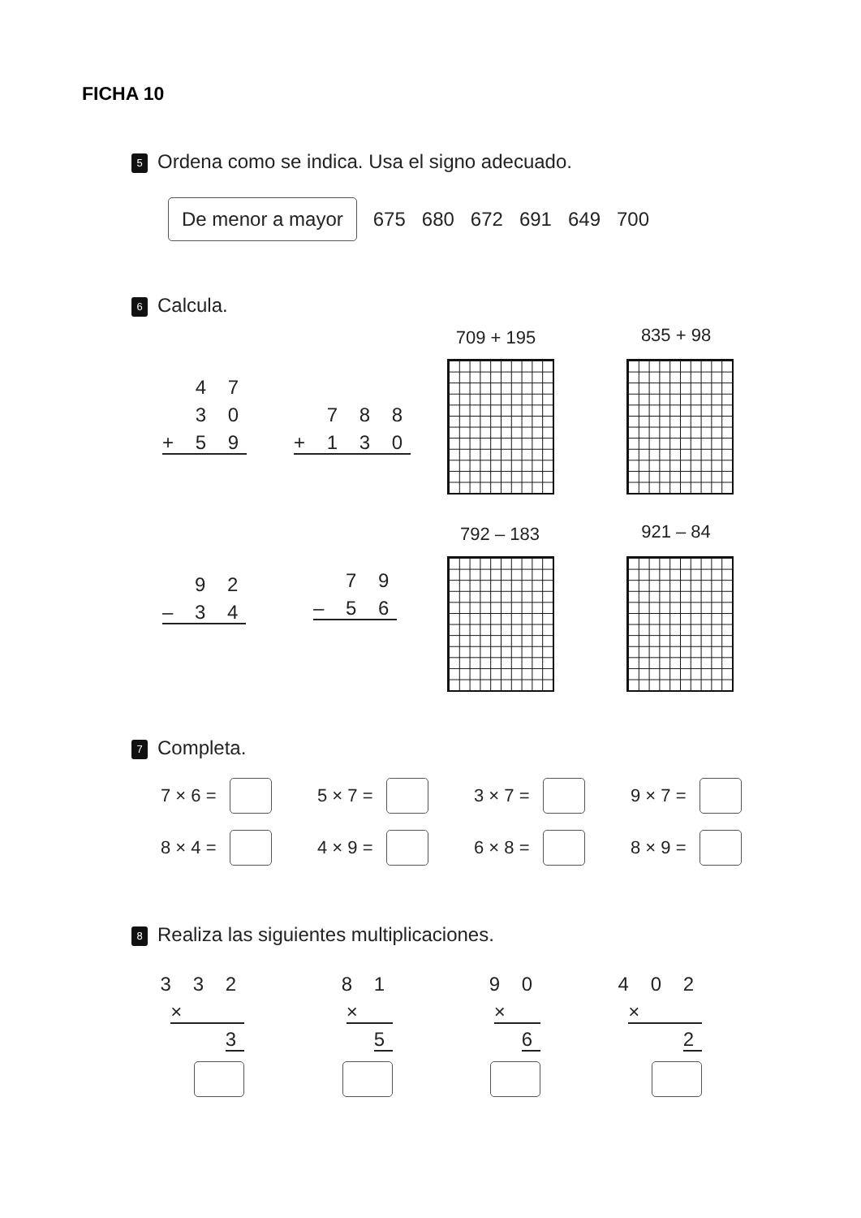FICHA 10
5 Ordena como se indica. Usa el signo adecuado.
De menor a mayor 675 680 672 691 649 700
6 Calcula.
4 7
3 0
+ 5 9
7 8 8
+ 1 3 0
709 + 195 835 + 98
9 2
– 3 4
7 9
– 5 6
792 – 183 921 – 84
7 Completa.
7 × 6 = 5 × 7 = 3 × 7 = 9 × 7 =
8 × 4 = 4 × 9 = 6 × 8 = 8 × 9 =
8 Realiza las siguientes multiplicaciones.
3 3 2
× 3
8 1
× 5
9 0
× 6
4 0 2
× 2